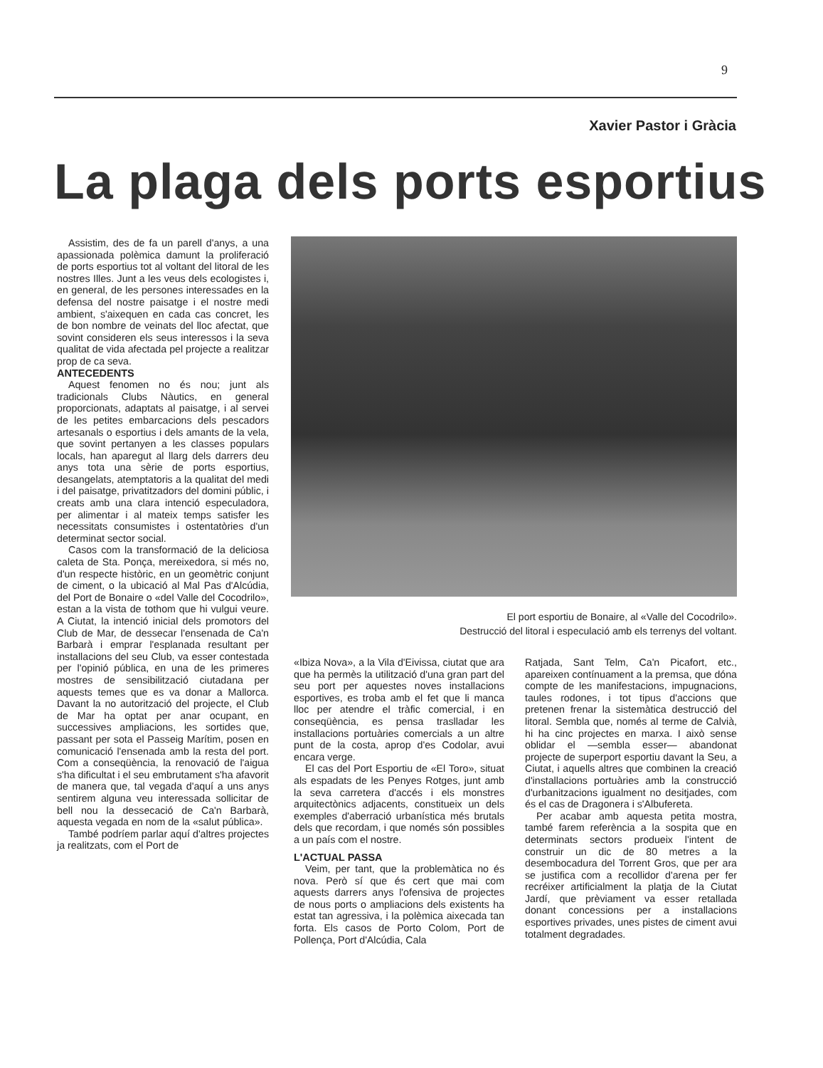9
Xavier Pastor i Gràcia
La plaga dels ports esportius
Assistim, des de fa un parell d'anys, a una apassionada polèmica damunt la proliferació de ports esportius tot al voltant del litoral de les nostres Illes. Junt a les veus dels ecologistes i, en general, de les persones interessades en la defensa del nostre paisatge i el nostre medi ambient, s'aixequen en cada cas concret, les de bon nombre de veinats del lloc afectat, que sovint consideren els seus interessos i la seva qualitat de vida afectada pel projecte a realitzar prop de ca seva.
ANTECEDENTS
Aquest fenomen no és nou; junt als tradicionals Clubs Nàutics, en general proporcionats, adaptats al paisatge, i al servei de les petites embarcacions dels pescadors artesanals o esportius i dels amants de la vela, que sovint pertanyen a les classes populars locals, han aparegut al llarg dels darrers deu anys tota una sèrie de ports esportius, desangelats, atemptatoris a la qualitat del medi i del paisatge, privatitzadors del domini públic, i creats amb una clara intenció especuladora, per alimentar i al mateix temps satisfer les necessitats consumistes i ostentatòries d'un determinat sector social.
Casos com la transformació de la deliciosa caleta de Sta. Ponça, mereixedora, si més no, d'un respecte històric, en un geomètric conjunt de ciment, o la ubicació al Mal Pas d'Alcúdia, del Port de Bonaire o «del Valle del Cocodrilo», estan a la vista de tothom que hi vulgui veure. A Ciutat, la intenció inicial dels promotors del Club de Mar, de dessecar l'ensenada de Ca'n Barbarà i emprar l'esplanada resultant per installacions del seu Club, va esser contestada per l'opinió pública, en una de les primeres mostres de sensibilització ciutadana per aquests temes que es va donar a Mallorca. Davant la no autorització del projecte, el Club de Mar ha optat per anar ocupant, en successives ampliacions, les sortides que, passant per sota el Passeig Marítim, posen en comunicació l'ensenada amb la resta del port. Com a conseqüència, la renovació de l'aigua s'ha dificultat i el seu embrutament s'ha afavorit de manera que, tal vegada d'aquí a uns anys sentirem alguna veu interessada sollicitar de bell nou la dessecació de Ca'n Barbarà, aquesta vegada en nom de la «salut pública».
També podríem parlar aquí d'altres projectes ja realitzats, com el Port de
El port esportiu de Bonaire, al «Valle del Cocodrilo».
Destrucció del litoral i especulació amb els terrenys del voltant.
«Ibiza Nova», a la Vila d'Eivissa, ciutat que ara que ha permès la utilització d'una gran part del seu port per aquestes noves installacions esportives, es troba amb el fet que li manca lloc per atendre el tràfic comercial, i en conseqüència, es pensa traslladar les installacions portuàries comercials a un altre punt de la costa, aprop d'es Codolar, avui encara verge.
El cas del Port Esportiu de «El Toro», situat als espadats de les Penyes Rotges, junt amb la seva carretera d'accés i els monstres arquitectònics adjacents, constitueix un dels exemples d'aberració urbanística més brutals dels que recordam, i que només són possibles a un país com el nostre.
L'ACTUAL PASSA
Veim, per tant, que la problemàtica no és nova. Però sí que és cert que mai com aquests darrers anys l'ofensiva de projectes de nous ports o ampliacions dels existents ha estat tan agressiva, i la polèmica aixecada tan forta. Els casos de Porto Colom, Port de Pollença, Port d'Alcúdia, Cala
Ratjada, Sant Telm, Ca'n Picafort, etc., apareixen contínuament a la premsa, que dóna compte de les manifestacions, impugnacions, taules rodones, i tot tipus d'accions que pretenen frenar la sistemàtica destrucció del litoral. Sembla que, només al terme de Calvià, hi ha cinc projectes en marxa. I això sense oblidar el —sembla esser— abandonat projecte de superport esportiu davant la Seu, a Ciutat, i aquells altres que combinen la creació d'installacions portuàries amb la construcció d'urbanitzacions igualment no desitjades, com és el cas de Dragonera i s'Albufereta.
Per acabar amb aquesta petita mostra, també farem referència a la sospita que en determinats sectors produeix l'intent de construir un dic de 80 metres a la desembocadura del Torrent Gros, que per ara se justifica com a recollidor d'arena per fer recréixer artificialment la platja de la Ciutat Jardí, que prèviament va esser retallada donant concessions per a installacions esportives privades, unes pistes de ciment avui totalment degradades.